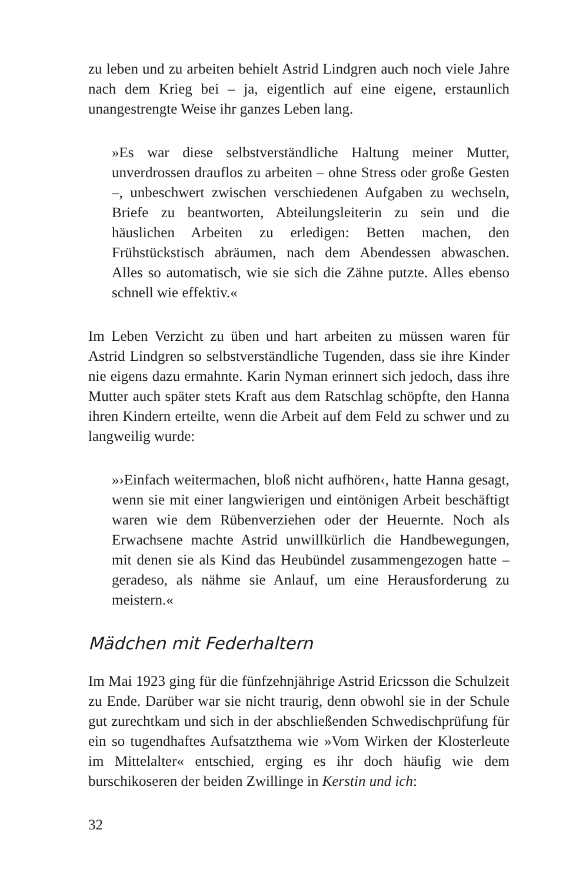zu leben und zu arbeiten behielt Astrid Lindgren auch noch viele Jahre nach dem Krieg bei – ja, eigentlich auf eine eigene, erstaunlich unangestrengte Weise ihr ganzes Leben lang.
»Es war diese selbstverständliche Haltung meiner Mutter, unverdrossen drauflos zu arbeiten – ohne Stress oder große Gesten –, unbeschwert zwischen verschiedenen Aufgaben zu wechseln, Briefe zu beantworten, Abteilungsleiterin zu sein und die häuslichen Arbeiten zu erledigen: Betten machen, den Frühstückstisch abräumen, nach dem Abendessen abwaschen. Alles so automatisch, wie sie sich die Zähne putzte. Alles ebenso schnell wie effektiv.«
Im Leben Verzicht zu üben und hart arbeiten zu müssen waren für Astrid Lindgren so selbstverständliche Tugenden, dass sie ihre Kinder nie eigens dazu ermahnte. Karin Nyman erinnert sich jedoch, dass ihre Mutter auch später stets Kraft aus dem Ratschlag schöpfte, den Hanna ihren Kindern erteilte, wenn die Arbeit auf dem Feld zu schwer und zu langweilig wurde:
»›Einfach weitermachen, bloß nicht aufhören‹, hatte Hanna gesagt, wenn sie mit einer langwierigen und eintönigen Arbeit beschäftigt waren wie dem Rübenverziehen oder der Heuernte. Noch als Erwachsene machte Astrid unwillkürlich die Handbewegungen, mit denen sie als Kind das Heubündel zusammengezogen hatte – geradeso, als nähme sie Anlauf, um eine Herausforderung zu meistern.«
Mädchen mit Federhaltern
Im Mai 1923 ging für die fünfzehnjährige Astrid Ericsson die Schulzeit zu Ende. Darüber war sie nicht traurig, denn obwohl sie in der Schule gut zurechtkam und sich in der abschließenden Schwedischprüfung für ein so tugendhaftes Aufsatzthema wie »Vom Wirken der Klosterleute im Mittelalter« entschied, erging es ihr doch häufig wie dem burschikoseren der beiden Zwillinge in Kerstin und ich:
32